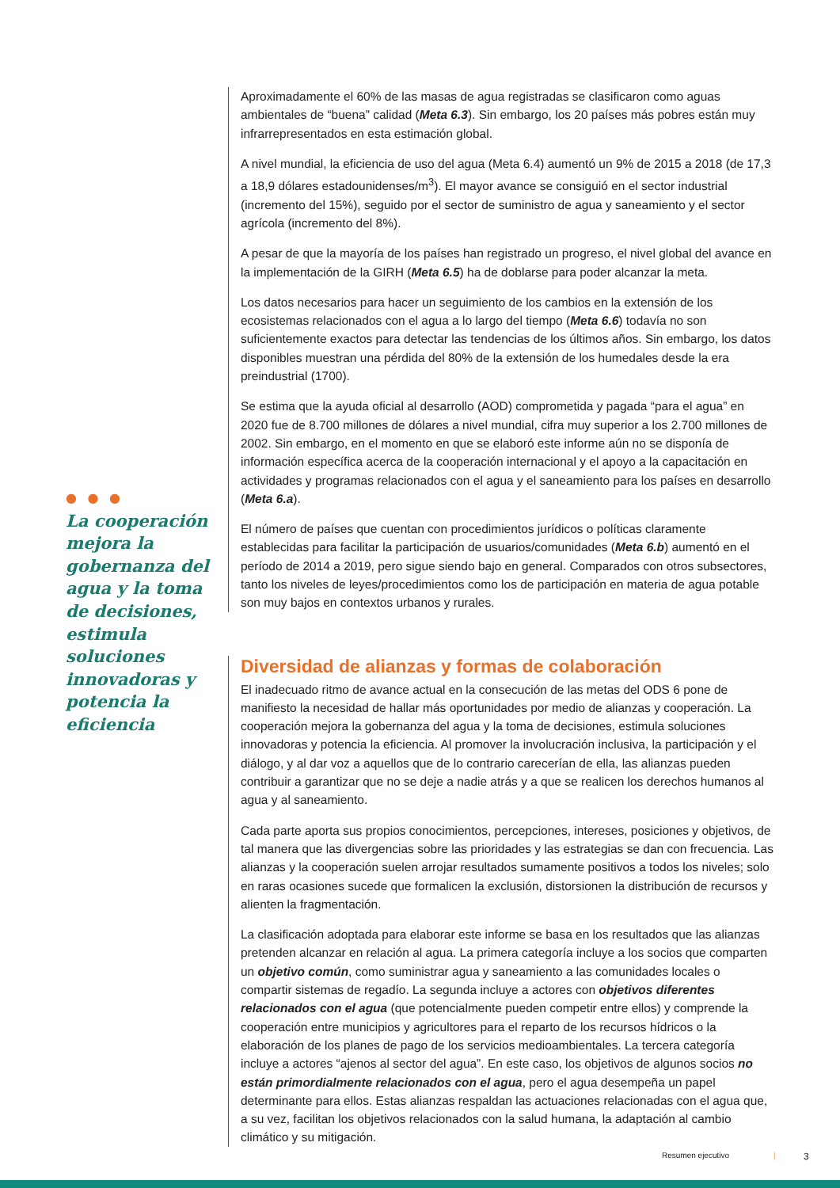● ● ●
La cooperación mejora la gobernanza del agua y la toma de decisiones, estimula soluciones innovadoras y potencia la eficiencia
Aproximadamente el 60% de las masas de agua registradas se clasificaron como aguas ambientales de “buena” calidad (Meta 6.3). Sin embargo, los 20 países más pobres están muy infrarrepresentados en esta estimación global.
A nivel mundial, la eficiencia de uso del agua (Meta 6.4) aumentó un 9% de 2015 a 2018 (de 17,3 a 18,9 dólares estadounidenses/m<sup>3</sup>). El mayor avance se consiguió en el sector industrial (incremento del 15%), seguido por el sector de suministro de agua y saneamiento y el sector agrícola (incremento del 8%).
A pesar de que la mayoría de los países han registrado un progreso, el nivel global del avance en la implementación de la GIRH (Meta 6.5) ha de doblarse para poder alcanzar la meta.
Los datos necesarios para hacer un seguimiento de los cambios en la extensión de los ecosistemas relacionados con el agua a lo largo del tiempo (Meta 6.6) todavía no son suficientemente exactos para detectar las tendencias de los últimos años. Sin embargo, los datos disponibles muestran una pérdida del 80% de la extensión de los humedales desde la era preindustrial (1700).
Se estima que la ayuda oficial al desarrollo (AOD) comprometida y pagada “para el agua” en 2020 fue de 8.700 millones de dólares a nivel mundial, cifra muy superior a los 2.700 millones de 2002. Sin embargo, en el momento en que se elaboró este informe aún no se disponía de información específica acerca de la cooperación internacional y el apoyo a la capacitación en actividades y programas relacionados con el agua y el saneamiento para los países en desarrollo (Meta 6.a).
El número de países que cuentan con procedimientos jurídicos o políticas claramente establecidas para facilitar la participación de usuarios/comunidades (Meta 6.b) aumentó en el período de 2014 a 2019, pero sigue siendo bajo en general. Comparados con otros subsectores, tanto los niveles de leyes/procedimientos como los de participación en materia de agua potable son muy bajos en contextos urbanos y rurales.
Diversidad de alianzas y formas de colaboración
El inadecuado ritmo de avance actual en la consecución de las metas del ODS 6 pone de manifiesto la necesidad de hallar más oportunidades por medio de alianzas y cooperación. La cooperación mejora la gobernanza del agua y la toma de decisiones, estimula soluciones innovadoras y potencia la eficiencia. Al promover la involucración inclusiva, la participación y el diálogo, y al dar voz a aquellos que de lo contrario carecerían de ella, las alianzas pueden contribuir a garantizar que no se deje a nadie atrás y a que se realicen los derechos humanos al agua y al saneamiento.
Cada parte aporta sus propios conocimientos, percepciones, intereses, posiciones y objetivos, de tal manera que las divergencias sobre las prioridades y las estrategias se dan con frecuencia. Las alianzas y la cooperación suelen arrojar resultados sumamente positivos a todos los niveles; solo en raras ocasiones sucede que formalicen la exclusión, distorsionen la distribución de recursos y alienten la fragmentación.
La clasificación adoptada para elaborar este informe se basa en los resultados que las alianzas pretenden alcanzar en relación al agua. La primera categoría incluye a los socios que comparten un objetivo común, como suministrar agua y saneamiento a las comunidades locales o compartir sistemas de regadío. La segunda incluye a actores con objetivos diferentes relacionados con el agua (que potencialmente pueden competir entre ellos) y comprende la cooperación entre municipios y agricultores para el reparto de los recursos hídricos o la elaboración de los planes de pago de los servicios medioambientales. La tercera categoría incluye a actores “ajenos al sector del agua”. En este caso, los objetivos de algunos socios no están primordialmente relacionados con el agua, pero el agua desempeña un papel determinante para ellos. Estas alianzas respaldan las actuaciones relacionadas con el agua que, a su vez, facilitan los objetivos relacionados con la salud humana, la adaptación al cambio climático y su mitigación.
Resumen ejecutivo | 3